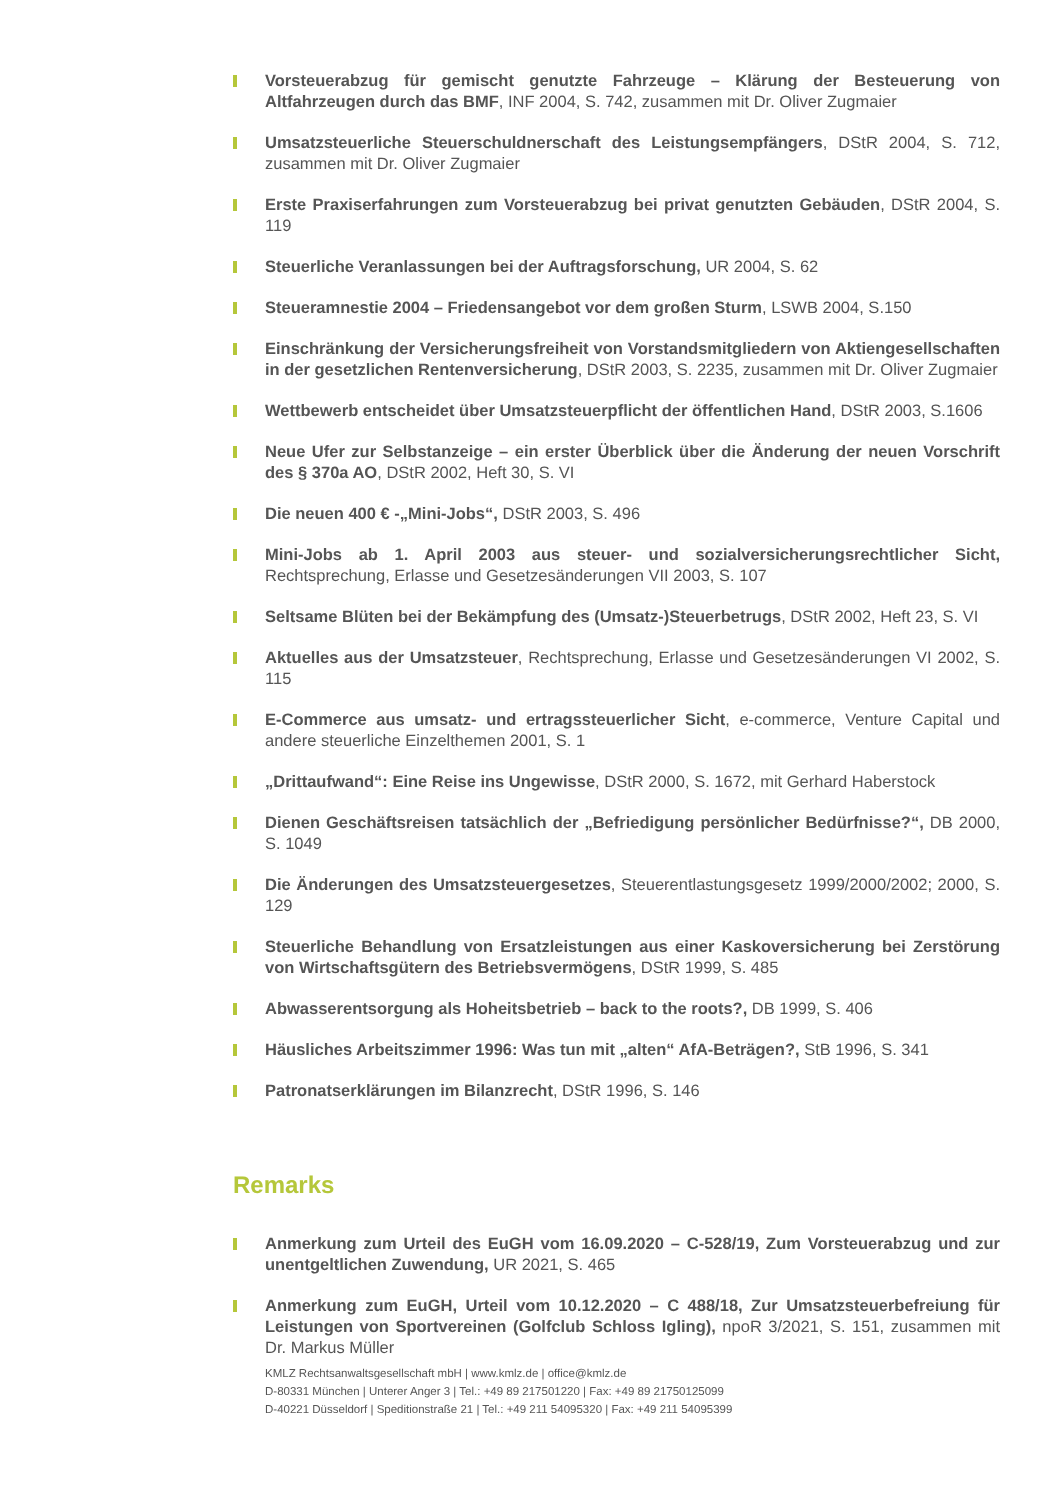Vorsteuerabzug für gemischt genutzte Fahrzeuge – Klärung der Besteuerung von Altfahrzeugen durch das BMF, INF 2004, S. 742, zusammen mit Dr. Oliver Zugmaier
Umsatzsteuerliche Steuerschuldnerschaft des Leistungsempfängers, DStR 2004, S. 712, zusammen mit Dr. Oliver Zugmaier
Erste Praxiserfahrungen zum Vorsteuerabzug bei privat genutzten Gebäuden, DStR 2004, S. 119
Steuerliche Veranlassungen bei der Auftragsforschung, UR 2004, S. 62
Steueramnestie 2004 – Friedensangebot vor dem großen Sturm, LSWB 2004, S.150
Einschränkung der Versicherungsfreiheit von Vorstandsmitgliedern von Aktiengesellschaften in der gesetzlichen Rentenversicherung, DStR 2003, S. 2235, zusammen mit Dr. Oliver Zugmaier
Wettbewerb entscheidet über Umsatzsteuerpflicht der öffentlichen Hand, DStR 2003, S.1606
Neue Ufer zur Selbstanzeige – ein erster Überblick über die Änderung der neuen Vorschrift des § 370a AO, DStR 2002, Heft 30, S. VI
Die neuen 400 € -„Mini-Jobs“, DStR 2003, S. 496
Mini-Jobs ab 1. April 2003 aus steuer- und sozialversicherungsrechtlicher Sicht, Rechtsprechung, Erlasse und Gesetzesänderungen VII 2003, S. 107
Seltsame Blüten bei der Bekämpfung des (Umsatz-)Steuerbetrugs, DStR 2002, Heft 23, S. VI
Aktuelles aus der Umsatzsteuer, Rechtsprechung, Erlasse und Gesetzesänderungen VI 2002, S. 115
E-Commerce aus umsatz- und ertragssteuerlicher Sicht, e-commerce, Venture Capital und andere steuerliche Einzelthemen 2001, S. 1
„Drittaufwand“: Eine Reise ins Ungewisse, DStR 2000, S. 1672, mit Gerhard Haberstock
Dienen Geschäftsreisen tatsächlich der „Befriedigung persönlicher Bedürfnisse?“, DB 2000, S. 1049
Die Änderungen des Umsatzsteuergesetzes, Steuerentlastungsgesetz 1999/2000/2002; 2000, S. 129
Steuerliche Behandlung von Ersatzleistungen aus einer Kaskoversicherung bei Zerstörung von Wirtschaftsgütern des Betriebsvermögens, DStR 1999, S. 485
Abwasserentsorgung als Hoheitsbetrieb – back to the roots?, DB 1999, S. 406
Häusliches Arbeitszimmer 1996: Was tun mit „alten“ AfA-Beträgen?, StB 1996, S. 341
Patronatserklärungen im Bilanzrecht, DStR 1996, S. 146
Remarks
Anmerkung zum Urteil des EuGH vom 16.09.2020 – C-528/19, Zum Vorsteuerabzug und zur unentgeltlichen Zuwendung, UR 2021, S. 465
Anmerkung zum EuGH, Urteil vom 10.12.2020 – C 488/18, Zur Umsatzsteuerbefreiung für Leistungen von Sportvereinen (Golfclub Schloss Igling), npoR 3/2021, S. 151, zusammen mit Dr. Markus Müller
KMLZ Rechtsanwaltsgesellschaft mbH | www.kmlz.de | office@kmlz.de
D-80331 München | Unterer Anger 3 | Tel.: +49 89 217501220 | Fax: +49 89 21750125099
D-40221 Düsseldorf | Speditionstraße 21 | Tel.: +49 211 54095320 | Fax: +49 211 54095399